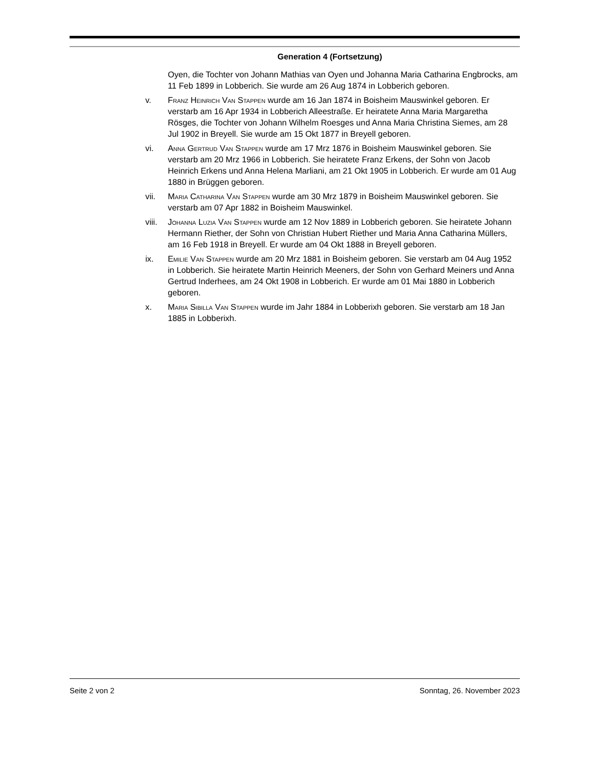Generation 4 (Fortsetzung)
Oyen, die Tochter von Johann Mathias van Oyen und Johanna Maria Catharina Engbrocks, am 11 Feb 1899 in Lobberich. Sie wurde am 26 Aug 1874 in Lobberich geboren.
v. Franz Heinrich Van Stappen wurde am 16 Jan 1874 in Boisheim Mauswinkel geboren. Er verstarb am 16 Apr 1934 in Lobberich Alleestraße. Er heiratete Anna Maria Margaretha Rösges, die Tochter von Johann Wilhelm Roesges und Anna Maria Christina Siemes, am 28 Jul 1902 in Breyell. Sie wurde am 15 Okt 1877 in Breyell geboren.
vi. Anna Gertrud Van Stappen wurde am 17 Mrz 1876 in Boisheim Mauswinkel geboren. Sie verstarb am 20 Mrz 1966 in Lobberich. Sie heiratete Franz Erkens, der Sohn von Jacob Heinrich Erkens und Anna Helena Marliani, am 21 Okt 1905 in Lobberich. Er wurde am 01 Aug 1880 in Brüggen geboren.
vii. Maria Catharina Van Stappen wurde am 30 Mrz 1879 in Boisheim Mauswinkel geboren. Sie verstarb am 07 Apr 1882 in Boisheim Mauswinkel.
viii.
Johanna Luzia Van Stappen wurde am 12 Nov 1889 in Lobberich geboren. Sie heiratete Johann Hermann Riether, der Sohn von Christian Hubert Riether und Maria Anna Catharina Müllers, am 16 Feb 1918 in Breyell. Er wurde am 04 Okt 1888 in Breyell geboren.
ix. Emilie Van Stappen wurde am 20 Mrz 1881 in Boisheim geboren. Sie verstarb am 04 Aug 1952 in Lobberich. Sie heiratete Martin Heinrich Meeners, der Sohn von Gerhard Meiners und Anna Gertrud Inderhees, am 24 Okt 1908 in Lobberich. Er wurde am 01 Mai 1880 in Lobberich geboren.
x. Maria Sibilla Van Stappen wurde im Jahr 1884 in Lobberixh geboren. Sie verstarb am 18 Jan 1885 in Lobberixh.
Seite 2 von 2 Sonntag, 26. November 2023